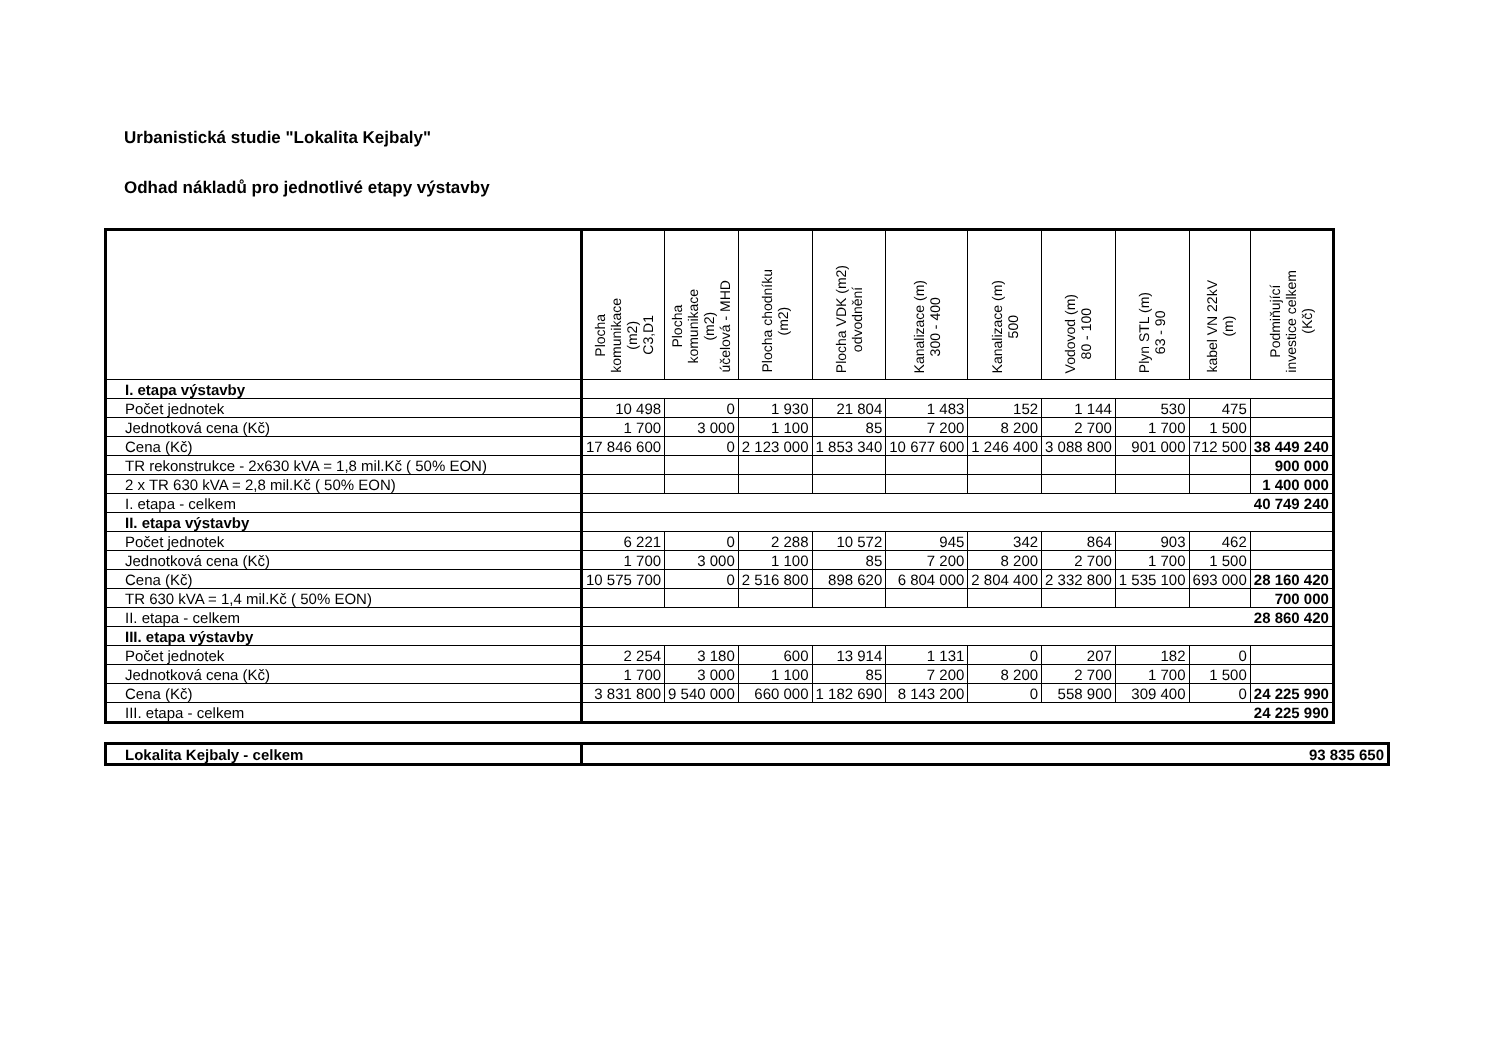Urbanistická studie "Lokalita Kejbaly"
Odhad nákladů pro jednotlivé etapy výstavby
| | Plocha komunikace (m2) C3,D1 | Plocha komunikace (m2) účelová - MHD | Plocha chodníku (m2) | Plocha VDK (m2) odvodnění | Kanalizace (m) 300 - 400 | Kanalizace (m) 500 | Vodovod (m) 80 - 100 | Plyn STL (m) 63 - 90 | kabel VN 22kV (m) | Podmiňující investice celkem (Kč) |
| --- | --- | --- | --- | --- | --- | --- | --- | --- | --- | --- |
| I. etapa výstavby | | | | | | | | | | |
| Počet jednotek | 10 498 | 0 | 1 930 | 21 804 | 1 483 | 152 | 1 144 | 530 | 475 | |
| Jednotková cena (Kč) | 1 700 | 3 000 | 1 100 | 85 | 7 200 | 8 200 | 2 700 | 1 700 | 1 500 | |
| Cena (Kč) | 17 846 600 | 0 | 2 123 000 | 1 853 340 | 10 677 600 | 1 246 400 | 3 088 800 | 901 000 | 712 500 | 38 449 240 |
| TR rekonstrukce - 2x630 kVA = 1,8 mil.Kč ( 50% EON) | | | | | | | | | | 900 000 |
| 2 x TR 630 kVA = 2,8 mil.Kč ( 50% EON) | | | | | | | | | | 1 400 000 |
| I. etapa - celkem | 40 749 240 | | | | | | | | | |
| II. etapa výstavby | | | | | | | | | | |
| Počet jednotek | 6 221 | 0 | 2 288 | 10 572 | 945 | 342 | 864 | 903 | 462 | |
| Jednotková cena (Kč) | 1 700 | 3 000 | 1 100 | 85 | 7 200 | 8 200 | 2 700 | 1 700 | 1 500 | |
| Cena (Kč) | 10 575 700 | 0 | 2 516 800 | 898 620 | 6 804 000 | 2 804 400 | 2 332 800 | 1 535 100 | 693 000 | 28 160 420 |
| TR 630 kVA = 1,4 mil.Kč ( 50% EON) | | | | | | | | | | 700 000 |
| II. etapa - celkem | 28 860 420 | | | | | | | | | |
| III. etapa výstavby | | | | | | | | | | |
| Počet jednotek | 2 254 | 3 180 | 600 | 13 914 | 1 131 | 0 | 207 | 182 | 0 | |
| Jednotková cena (Kč) | 1 700 | 3 000 | 1 100 | 85 | 7 200 | 8 200 | 2 700 | 1 700 | 1 500 | |
| Cena (Kč) | 3 831 800 | 9 540 000 | 660 000 | 1 182 690 | 8 143 200 | 0 | 558 900 | 309 400 | 0 | 24 225 990 |
| III. etapa - celkem | 24 225 990 | | | | | | | | | |
| Lokalita Kejbaly - celkem | 93 835 650 |